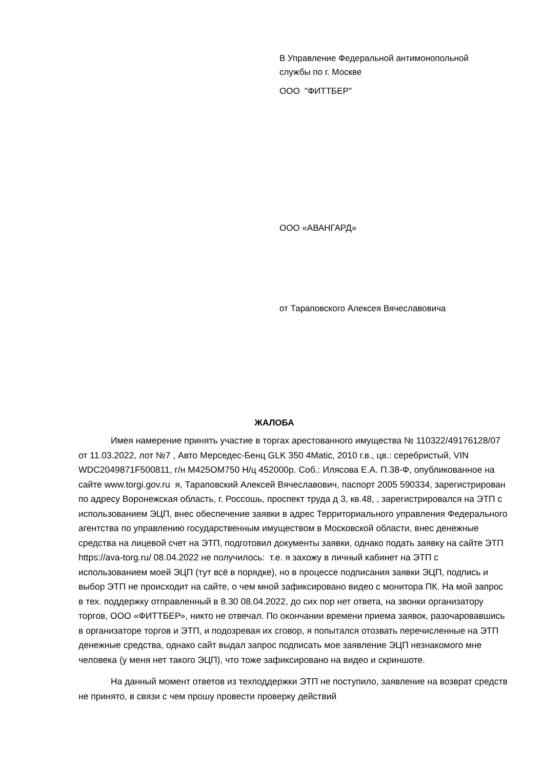В Управление Федеральной антимонопольной службы по г. Москве
ООО "ФИТТБЕР"
ООО «АВАНГАРД»
от Тараповского Алексея Вячеславовича
ЖАЛОБА
Имея намерение принять участие в торгах арестованного имущества № 110322/49176128/07 от 11.03.2022, лот №7 , Авто Мерседес-Бенц GLK 350 4Matic, 2010 г.в., цв.: серебристый, VIN WDC2049871F500811, г/н М425ОМ750 Н/ц 452000р. Соб.: Илясова Е.А. П.38-Ф, опубликованное на сайте www.torgi.gov.ru я, Тараповский Алексей Вячеславович, паспорт 2005 590334, зарегистрирован по адресу Воронежская область, г. Россошь, проспект труда д 3, кв.48, , зарегистрировался на ЭТП с использованием ЭЦП, внес обеспечение заявки в адрес Территориального управления Федерального агентства по управлению государственным имуществом в Московской области, внес денежные средства на лицевой счет на ЭТП, подготовил документы заявки, однако подать заявку на сайте ЭТП https://ava-torg.ru/ 08.04.2022 не получилось: т.е. я захожу в личный кабинет на ЭТП с использованием моей ЭЦП (тут всё в порядке), но в процессе подписания заявки ЭЦП, подпись и выбор ЭТП не происходит на сайте, о чем мной зафиксировано видео с монитора ПК. На мой запрос в тех. поддержку отправленный в 8.30 08.04.2022, до сих пор нет ответа, на звонки организатору торгов, ООО «ФИТТБЕР», никто не отвечал. По окончании времени приема заявок, разочаровавшись в организаторе торгов и ЭТП, и подозревая их сговор, я попытался отозвать перечисленные на ЭТП денежные средства, однако сайт выдал запрос подписать мое заявление ЭЦП незнакомого мне человека (у меня нет такого ЭЦП), что тоже зафиксировано на видео и скриншоте.
На данный момент ответов из техподдержки ЭТП не поступило, заявление на возврат средств не принято, в связи с чем прошу провести проверку действий